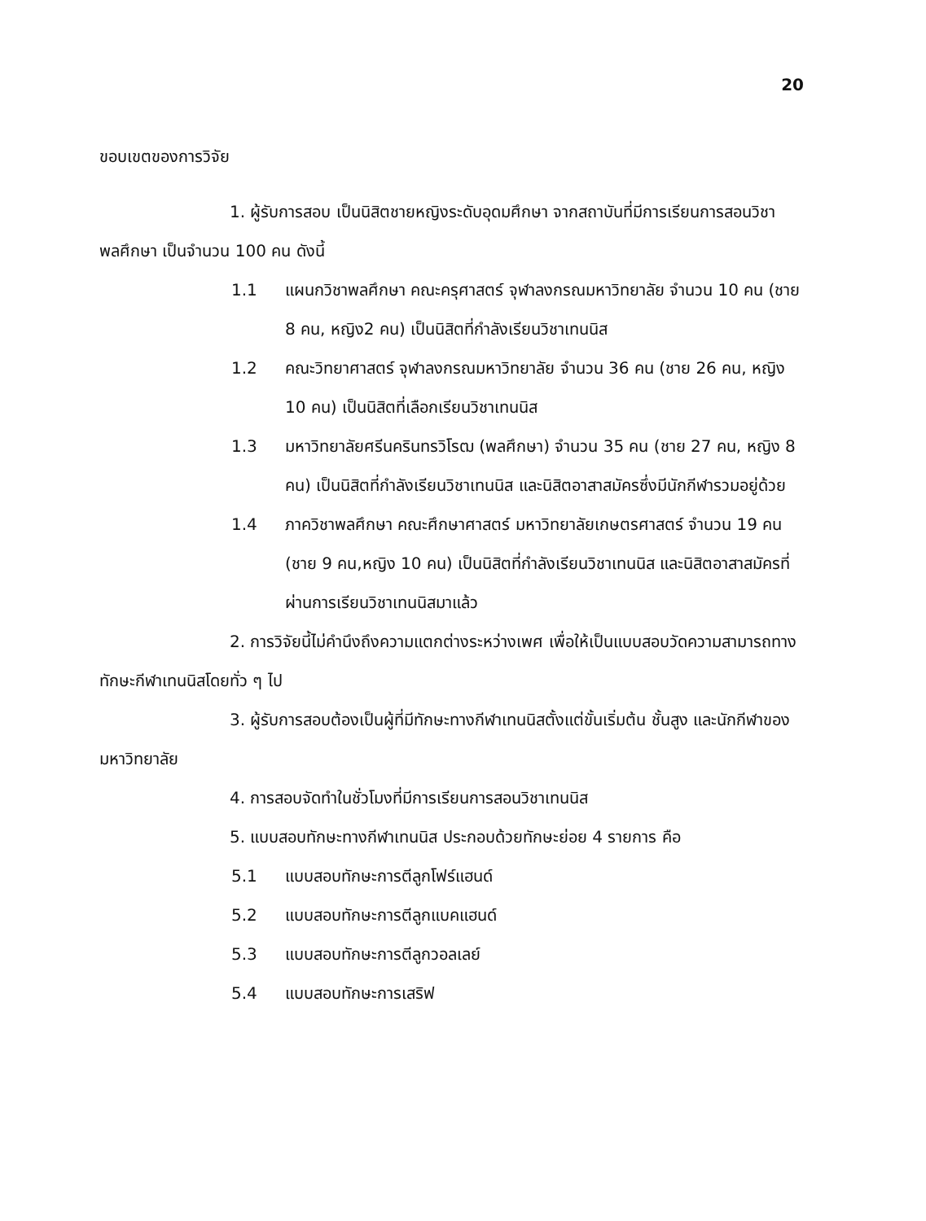20
ขอบเขตของการวิจัย
1. ผู้รับการสอบ เป็นนิสิตชายหญิงระดับอุดมศึกษา จากสถาบันที่มีการเรียนการสอนวิชาพลศึกษา เป็นจำนวน 100 คน ดังนี้
1.1 แผนกวิชาพลศึกษา คณะครุศาสตร์ จุฬาลงกรณมหาวิทยาลัย จำนวน 10 คน (ชาย 8 คน, หญิง2 คน) เป็นนิสิตที่กำลังเรียนวิชาเทนนิส
1.2 คณะวิทยาศาสตร์ จุฬาลงกรณมหาวิทยาลัย จำนวน 36 คน (ชาย 26 คน, หญิง 10 คน) เป็นนิสิตที่เลือกเรียนวิชาเทนนิส
1.3 มหาวิทยาลัยศรีนครินทรวิโรฒ (พลศึกษา) จำนวน 35 คน (ชาย 27 คน, หญิง 8 คน) เป็นนิสิตที่กำลังเรียนวิชาเทนนิส และนิสิตอาสาสมัครซึ่งมีนักกีฬารวมอยู่ด้วย
1.4 ภาควิชาพลศึกษา คณะศึกษาศาสตร์ มหาวิทยาลัยเกษตรศาสตร์ จำนวน 19 คน (ชาย 9 คน,หญิง 10 คน) เป็นนิสิตที่กำลังเรียนวิชาเทนนิส และนิสิตอาสาสมัครที่ผ่านการเรียนวิชาเทนนิสมาแล้ว
2. การวิจัยนี้ไม่คำนึงถึงความแตกต่างระหว่างเพศ เพื่อให้เป็นแบบสอบวัดความสามารถทางทักษะกีฬาเทนนิสโดยทั่ว ๆ ไป
3. ผู้รับการสอบต้องเป็นผู้ที่มีทักษะทางกีฬาเทนนิสตั้งแต่ขั้นเริ่มต้น ชั้นสูง และนักกีฬาของมหาวิทยาลัย
4. การสอบจัดทำในชั่วโมงที่มีการเรียนการสอนวิชาเทนนิส
5. แบบสอบทักษะทางกีฬาเทนนิส ประกอบด้วยทักษะย่อย 4 รายการ คือ
5.1 แบบสอบทักษะการตีลูกโฟร์แฮนด์
5.2 แบบสอบทักษะการตีลูกแบคแฮนด์
5.3 แบบสอบทักษะการตีลูกวอลเลย์
5.4 แบบสอบทักษะการเสริฟ